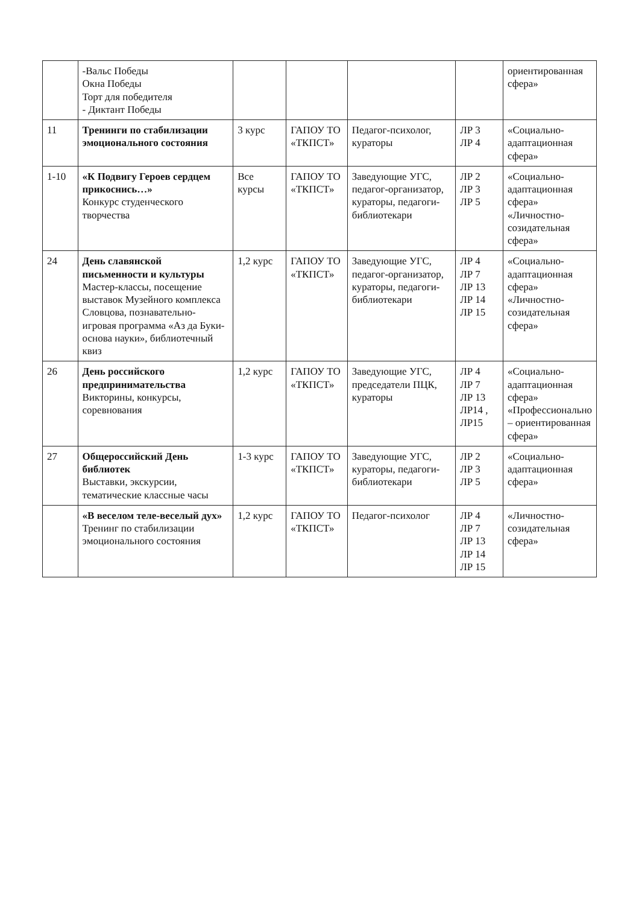| | -Вальс Победы Окна Победы Торт для победителя - Диктант Победы | | | | | ориентированная сфера» |
| 11 | Тренинги по стабилизации эмоционального состояния | 3 курс | ГАПОУ ТО «ТКПСТ» | Педагог-психолог, кураторы | ЛР 3 ЛР 4 | «Социально-адаптационная сфера» |
| 1-10 | «К Подвигу Героев сердцем прикоснись…» Конкурс студенческого творчества | Все курсы | ГАПОУ ТО «ТКПСТ» | Заведующие УГС, педагог-организатор, кураторы, педагоги-библиотекари | ЛР 2 ЛР 3 ЛР 5 | «Социально-адаптационная сфера» «Личностно-созидательная сфера» |
| 24 | День славянской письменности и культуры Мастер-классы, посещение выставок Музейного комплекса Словцова, познавательно-игровая программа «Аз да Буки- основа науки», библиотечный квиз | 1,2 курс | ГАПОУ ТО «ТКПСТ» | Заведующие УГС, педагог-организатор, кураторы, педагоги-библиотекари | ЛР 4 ЛР 7 ЛР 13 ЛР 14 ЛР 15 | «Социально-адаптационная сфера» «Личностно-созидательная сфера» |
| 26 | День российского предпринимательства Викторины, конкурсы, соревнования | 1,2 курс | ГАПОУ ТО «ТКПСТ» | Заведующие УГС, председатели ПЦК, кураторы | ЛР 4 ЛР 7 ЛР 13 ЛР14 , ЛР15 | «Социально-адаптационная сфера» «Профессионально – ориентированная сфера» |
| 27 | Общероссийский День библиотек Выставки, экскурсии, тематические классные часы | 1-3 курс | ГАПОУ ТО «ТКПСТ» | Заведующие УГС, кураторы, педагоги-библиотекари | ЛР 2 ЛР 3 ЛР 5 | «Социально-адаптационная сфера» |
| | «В веселом теле-веселый дух» Тренинг по стабилизации эмоционального состояния | 1,2 курс | ГАПОУ ТО «ТКПСТ» | Педагог-психолог | ЛР 4 ЛР 7 ЛР 13 ЛР 14 ЛР 15 | «Личностно-созидательная сфера» |